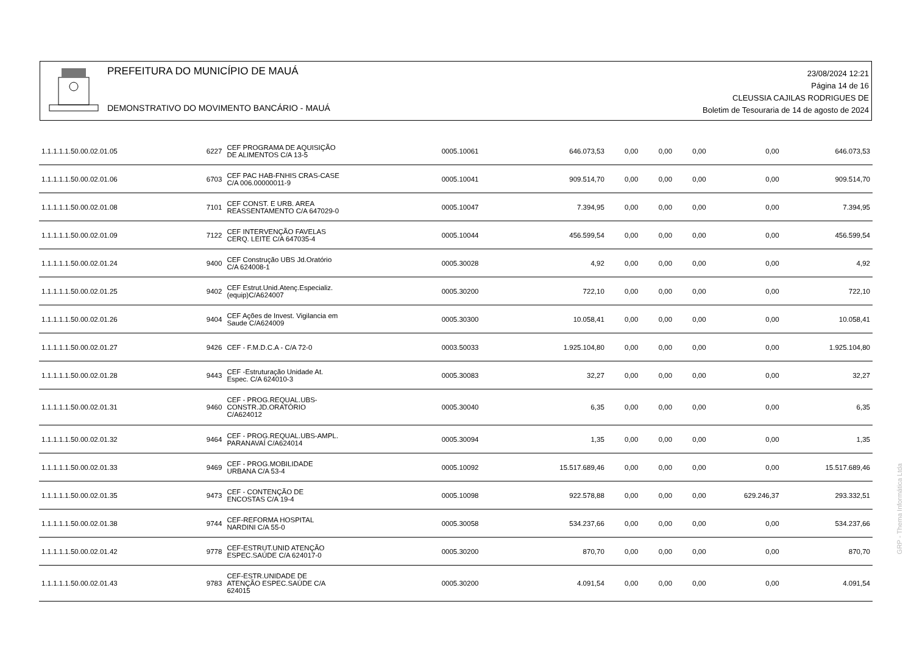PREFEITURA DO MUNICÍPIO DE MAUÁ
DEMONSTRATIVO DO MOVIMENTO BANCÁRIO - MAUÁ
23/08/2024 12:21
Página 14 de 16
CLEUSSIA CAJILAS RODRIGUES DE
Boletim de Tesouraria de 14 de agosto de 2024
| 1.1.1.1.1.50.00.02.01.05 | 6227 | CEF PROGRAMA DE AQUISIÇÃO DE ALIMENTOS C/A 13-5 | 0005.10061 | 646.073,53 | 0,00 | 0,00 | 0,00 | 0,00 | 646.073,53 |
| 1.1.1.1.1.50.00.02.01.06 | 6703 | CEF PAC HAB-FNHIS CRAS-CASE C/A 006.00000011-9 | 0005.10041 | 909.514,70 | 0,00 | 0,00 | 0,00 | 0,00 | 909.514,70 |
| 1.1.1.1.1.50.00.02.01.08 | 7101 | CEF CONST. E URB. AREA REASSENTAMENTO C/A 647029-0 | 0005.10047 | 7.394,95 | 0,00 | 0,00 | 0,00 | 0,00 | 7.394,95 |
| 1.1.1.1.1.50.00.02.01.09 | 7122 | CEF INTERVENÇÃO FAVELAS CERQ. LEITE C/A 647035-4 | 0005.10044 | 456.599,54 | 0,00 | 0,00 | 0,00 | 0,00 | 456.599,54 |
| 1.1.1.1.1.50.00.02.01.24 | 9400 | CEF Construção UBS Jd.Oratório C/A 624008-1 | 0005.30028 | 4,92 | 0,00 | 0,00 | 0,00 | 0,00 | 4,92 |
| 1.1.1.1.1.50.00.02.01.25 | 9402 | CEF Estrut.Unid.Atenç.Especializ. (equip)C/A624007 | 0005.30200 | 722,10 | 0,00 | 0,00 | 0,00 | 0,00 | 722,10 |
| 1.1.1.1.1.50.00.02.01.26 | 9404 | CEF Ações de Invest. Vigilancia em Saude C/A624009 | 0005.30300 | 10.058,41 | 0,00 | 0,00 | 0,00 | 0,00 | 10.058,41 |
| 1.1.1.1.1.50.00.02.01.27 | 9426 | CEF - F.M.D.C.A - C/A 72-0 | 0003.50033 | 1.925.104,80 | 0,00 | 0,00 | 0,00 | 0,00 | 1.925.104,80 |
| 1.1.1.1.1.50.00.02.01.28 | 9443 | CEF -Estruturação Unidade At. Espec. C/A 624010-3 | 0005.30083 | 32,27 | 0,00 | 0,00 | 0,00 | 0,00 | 32,27 |
| 1.1.1.1.1.50.00.02.01.31 | 9460 | CEF - PROG.REQUAL.UBS- CONSTR.JD.ORATÓRIO C/A624012 | 0005.30040 | 6,35 | 0,00 | 0,00 | 0,00 | 0,00 | 6,35 |
| 1.1.1.1.1.50.00.02.01.32 | 9464 | CEF - PROG.REQUAL.UBS-AMPL. PARANAVAÍ C/A624014 | 0005.30094 | 1,35 | 0,00 | 0,00 | 0,00 | 0,00 | 1,35 |
| 1.1.1.1.1.50.00.02.01.33 | 9469 | CEF - PROG.MOBILIDADE URBANA C/A 53-4 | 0005.10092 | 15.517.689,46 | 0,00 | 0,00 | 0,00 | 0,00 | 15.517.689,46 |
| 1.1.1.1.1.50.00.02.01.35 | 9473 | CEF - CONTENÇÃO DE ENCOSTAS C/A 19-4 | 0005.10098 | 922.578,88 | 0,00 | 0,00 | 0,00 | 629.246,37 | 293.332,51 |
| 1.1.1.1.1.50.00.02.01.38 | 9744 | CEF-REFORMA HOSPITAL NARDINI C/A 55-0 | 0005.30058 | 534.237,66 | 0,00 | 0,00 | 0,00 | 0,00 | 534.237,66 |
| 1.1.1.1.1.50.00.02.01.42 | 9778 | CEF-ESTRUT.UNID ATENÇÃO ESPEC.SAÚDE C/A 624017-0 | 0005.30200 | 870,70 | 0,00 | 0,00 | 0,00 | 0,00 | 870,70 |
| 1.1.1.1.1.50.00.02.01.43 | 9783 | CEF-ESTR.UNIDADE DE ATENÇÃO ESPEC.SAÚDE C/A 624015 | 0005.30200 | 4.091,54 | 0,00 | 0,00 | 0,00 | 0,00 | 4.091,54 |
GRP - Thema Informática Ltda